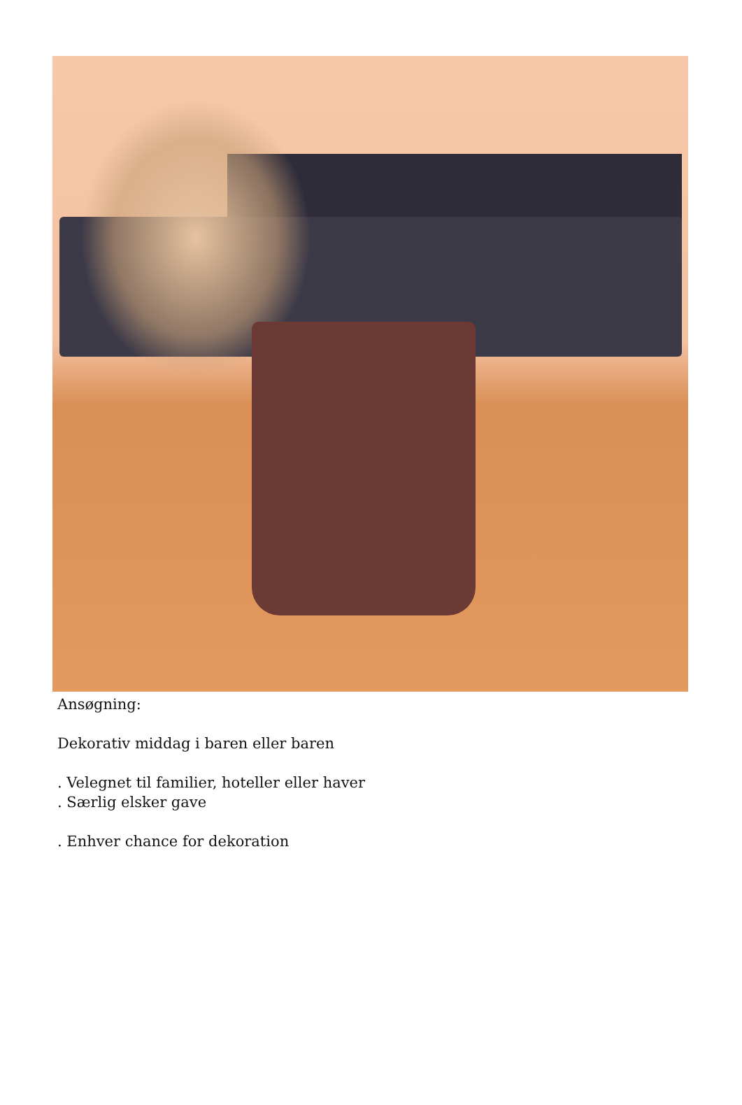Ansøgning:
Dekorativ middag i baren eller baren
. Velegnet til familier, hoteller eller haver
. Særlig elsker gave
. Enhver chance for dekoration